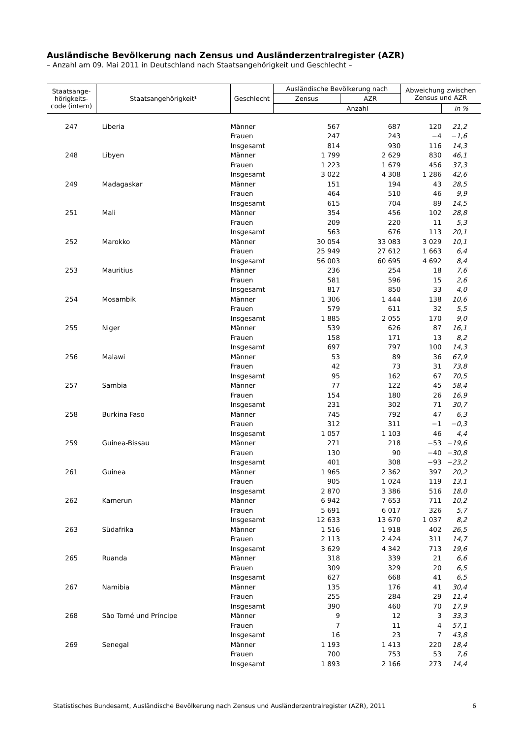Ausländische Bevölkerung nach Zensus und Ausländerzentralregister (AZR)
– Anzahl am 09. Mai 2011 in Deutschland nach Staatsangehörigkeit und Geschlecht –
| Staatsange- hörigkeits- code (intern) | Staatsangehörigkeit¹ | Geschlecht | Ausländische Bevölkerung nach | | Abweichung zwischen Zensus und AZR | |
| --- | --- | --- | --- | --- | --- | --- |
| | | | Zensus | AZR | | |
| | | | Anzahl | | | in % |
| 247 | Liberia | Männer | 567 | 687 | 120 | 21,2 |
| | | Frauen | 247 | 243 | −4 | −1,6 |
| | | Insgesamt | 814 | 930 | 116 | 14,3 |
| 248 | Libyen | Männer | 1 799 | 2 629 | 830 | 46,1 |
| | | Frauen | 1 223 | 1 679 | 456 | 37,3 |
| | | Insgesamt | 3 022 | 4 308 | 1 286 | 42,6 |
| 249 | Madagaskar | Männer | 151 | 194 | 43 | 28,5 |
| | | Frauen | 464 | 510 | 46 | 9,9 |
| | | Insgesamt | 615 | 704 | 89 | 14,5 |
| 251 | Mali | Männer | 354 | 456 | 102 | 28,8 |
| | | Frauen | 209 | 220 | 11 | 5,3 |
| | | Insgesamt | 563 | 676 | 113 | 20,1 |
| 252 | Marokko | Männer | 30 054 | 33 083 | 3 029 | 10,1 |
| | | Frauen | 25 949 | 27 612 | 1 663 | 6,4 |
| | | Insgesamt | 56 003 | 60 695 | 4 692 | 8,4 |
| 253 | Mauritius | Männer | 236 | 254 | 18 | 7,6 |
| | | Frauen | 581 | 596 | 15 | 2,6 |
| | | Insgesamt | 817 | 850 | 33 | 4,0 |
| 254 | Mosambik | Männer | 1 306 | 1 444 | 138 | 10,6 |
| | | Frauen | 579 | 611 | 32 | 5,5 |
| | | Insgesamt | 1 885 | 2 055 | 170 | 9,0 |
| 255 | Niger | Männer | 539 | 626 | 87 | 16,1 |
| | | Frauen | 158 | 171 | 13 | 8,2 |
| | | Insgesamt | 697 | 797 | 100 | 14,3 |
| 256 | Malawi | Männer | 53 | 89 | 36 | 67,9 |
| | | Frauen | 42 | 73 | 31 | 73,8 |
| | | Insgesamt | 95 | 162 | 67 | 70,5 |
| 257 | Sambia | Männer | 77 | 122 | 45 | 58,4 |
| | | Frauen | 154 | 180 | 26 | 16,9 |
| | | Insgesamt | 231 | 302 | 71 | 30,7 |
| 258 | Burkina Faso | Männer | 745 | 792 | 47 | 6,3 |
| | | Frauen | 312 | 311 | −1 | −0,3 |
| | | Insgesamt | 1 057 | 1 103 | 46 | 4,4 |
| 259 | Guinea-Bissau | Männer | 271 | 218 | −53 | −19,6 |
| | | Frauen | 130 | 90 | −40 | −30,8 |
| | | Insgesamt | 401 | 308 | −93 | −23,2 |
| 261 | Guinea | Männer | 1 965 | 2 362 | 397 | 20,2 |
| | | Frauen | 905 | 1 024 | 119 | 13,1 |
| | | Insgesamt | 2 870 | 3 386 | 516 | 18,0 |
| 262 | Kamerun | Männer | 6 942 | 7 653 | 711 | 10,2 |
| | | Frauen | 5 691 | 6 017 | 326 | 5,7 |
| | | Insgesamt | 12 633 | 13 670 | 1 037 | 8,2 |
| 263 | Südafrika | Männer | 1 516 | 1 918 | 402 | 26,5 |
| | | Frauen | 2 113 | 2 424 | 311 | 14,7 |
| | | Insgesamt | 3 629 | 4 342 | 713 | 19,6 |
| 265 | Ruanda | Männer | 318 | 339 | 21 | 6,6 |
| | | Frauen | 309 | 329 | 20 | 6,5 |
| | | Insgesamt | 627 | 668 | 41 | 6,5 |
| 267 | Namibia | Männer | 135 | 176 | 41 | 30,4 |
| | | Frauen | 255 | 284 | 29 | 11,4 |
| | | Insgesamt | 390 | 460 | 70 | 17,9 |
| 268 | São Tomé und Príncipe | Männer | 9 | 12 | 3 | 33,3 |
| | | Frauen | 7 | 11 | 4 | 57,1 |
| | | Insgesamt | 16 | 23 | 7 | 43,8 |
| 269 | Senegal | Männer | 1 193 | 1 413 | 220 | 18,4 |
| | | Frauen | 700 | 753 | 53 | 7,6 |
| | | Insgesamt | 1 893 | 2 166 | 273 | 14,4 |
Statistisches Bundesamt, Ausländische Bevölkerung nach Zensus und Ausländerzentralregister (AZR), 2011 6